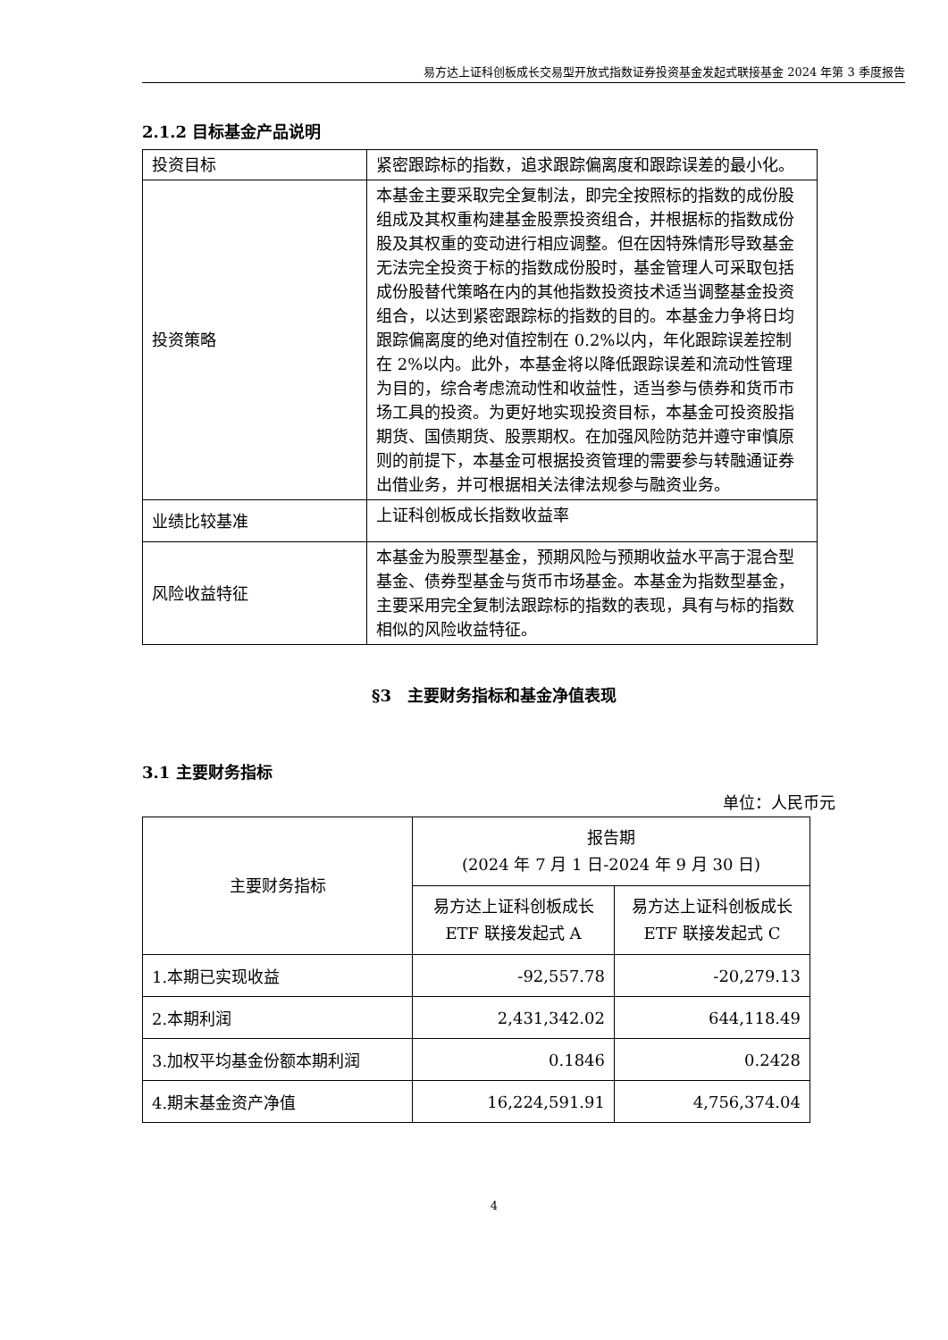易方达上证科创板成长交易型开放式指数证券投资基金发起式联接基金 2024 年第 3 季度报告
2.1.2 目标基金产品说明
| 投资目标 | 紧密跟踪标的指数，追求跟踪偏离度和跟踪误差的最小化。 |
| 投资策略 | 本基金主要采取完全复制法，即完全按照标的指数的成份股组成及其权重构建基金股票投资组合，并根据标的指数成份股及其权重的变动进行相应调整。但在因特殊情形导致基金无法完全投资于标的指数成份股时，基金管理人可采取包括成份股替代策略在内的其他指数投资技术适当调整基金投资组合，以达到紧密跟踪标的指数的目的。本基金力争将日均跟踪偏离度的绝对值控制在 0.2%以内，年化跟踪误差控制在 2%以内。此外，本基金将以降低跟踪误差和流动性管理为目的，综合考虑流动性和收益性，适当参与债券和货币市场工具的投资。为更好地实现投资目标，本基金可投资股指期货、国债期货、股票期权。在加强风险防范并遵守审慎原则的前提下，本基金可根据投资管理的需要参与转融通证券出借业务，并可根据相关法律法规参与融资业务。 |
| 业绩比较基准 | 上证科创板成长指数收益率 |
| 风险收益特征 | 本基金为股票型基金，预期风险与预期收益水平高于混合型基金、债券型基金与货币市场基金。本基金为指数型基金，主要采用完全复制法跟踪标的指数的表现，具有与标的指数相似的风险收益特征。 |
§3　主要财务指标和基金净值表现
3.1 主要财务指标
单位：人民币元
| 主要财务指标 | 报告期 (2024 年 7 月 1 日-2024 年 9 月 30 日) | |
| --- | --- | --- |
| | 易方达上证科创板成长 ETF 联接发起式 A | 易方达上证科创板成长 ETF 联接发起式 C |
| 1.本期已实现收益 | -92,557.78 | -20,279.13 |
| 2.本期利润 | 2,431,342.02 | 644,118.49 |
| 3.加权平均基金份额本期利润 | 0.1846 | 0.2428 |
| 4.期末基金资产净值 | 16,224,591.91 | 4,756,374.04 |
4